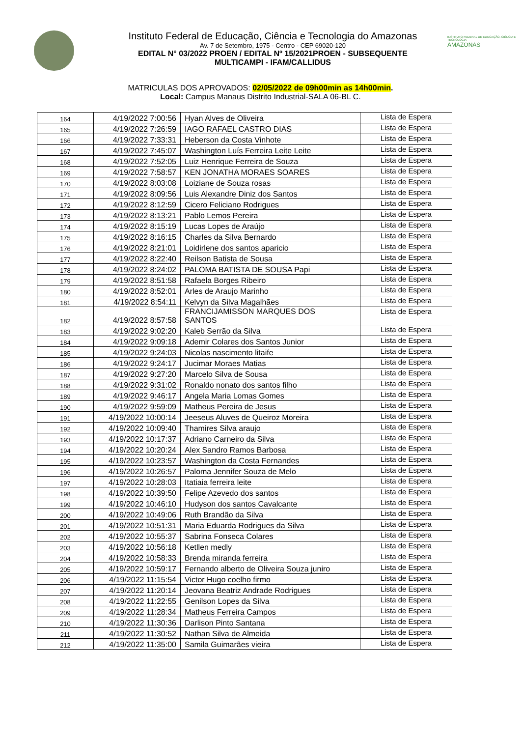Instituto Federal de Educação, Ciência e Tecnologia do Amazonas
Av. 7 de Setembro, 1975 - Centro - CEP 69020-120
EDITAL N° 03/2022 PROEN / EDITAL Nº 15/2021PROEN - SUBSEQUENTE
MULTICAMPI - IFAM/CALLIDUS
INSTITUTO FEDERAL DE EDUCAÇÃO, CIÊNCIA E TECNOLOGIA
AMAZONAS
MATRICULAS DOS APROVADOS: 02/05/2022 de 09h00min as 14h00min.
Local: Campus Manaus Distrito Industrial-SALA 06-BL C.
| 164 | 4/19/2022 7:00:56 | Hyan Alves de Oliveira | Lista de Espera |
| 165 | 4/19/2022 7:26:59 | IAGO RAFAEL CASTRO DIAS | Lista de Espera |
| 166 | 4/19/2022 7:33:31 | Heberson da Costa Vinhote | Lista de Espera |
| 167 | 4/19/2022 7:45:07 | Washington Luís Ferreira Leite Leite | Lista de Espera |
| 168 | 4/19/2022 7:52:05 | Luiz Henrique Ferreira de Souza | Lista de Espera |
| 169 | 4/19/2022 7:58:57 | KEN JONATHA MORAES SOARES | Lista de Espera |
| 170 | 4/19/2022 8:03:08 | Loiziane de Souza rosas | Lista de Espera |
| 171 | 4/19/2022 8:09:56 | Luis Alexandre Diniz dos Santos | Lista de Espera |
| 172 | 4/19/2022 8:12:59 | Cicero Feliciano Rodrigues | Lista de Espera |
| 173 | 4/19/2022 8:13:21 | Pablo Lemos Pereira | Lista de Espera |
| 174 | 4/19/2022 8:15:19 | Lucas Lopes de Araújo | Lista de Espera |
| 175 | 4/19/2022 8:16:15 | Charles da Silva Bernardo | Lista de Espera |
| 176 | 4/19/2022 8:21:01 | Loidirlene dos santos aparicio | Lista de Espera |
| 177 | 4/19/2022 8:22:40 | Reilson Batista de Sousa | Lista de Espera |
| 178 | 4/19/2022 8:24:02 | PALOMA BATISTA DE SOUSA Papi | Lista de Espera |
| 179 | 4/19/2022 8:51:58 | Rafaela Borges Ribeiro | Lista de Espera |
| 180 | 4/19/2022 8:52:01 | Arles de Araujo Marinho | Lista de Espera |
| 181 | 4/19/2022 8:54:11 | Kelvyn da Silva Magalhães | Lista de Espera |
| 182 | 4/19/2022 8:57:58 | FRANCIJAMISSON MARQUES DOS SANTOS | Lista de Espera |
| 183 | 4/19/2022 9:02:20 | Kaleb Serrão da Silva | Lista de Espera |
| 184 | 4/19/2022 9:09:18 | Ademir Colares dos Santos Junior | Lista de Espera |
| 185 | 4/19/2022 9:24:03 | Nicolas nascimento litaife | Lista de Espera |
| 186 | 4/19/2022 9:24:17 | Jucimar Moraes Matias | Lista de Espera |
| 187 | 4/19/2022 9:27:20 | Marcelo Silva de Sousa | Lista de Espera |
| 188 | 4/19/2022 9:31:02 | Ronaldo nonato dos santos filho | Lista de Espera |
| 189 | 4/19/2022 9:46:17 | Angela Maria Lomas Gomes | Lista de Espera |
| 190 | 4/19/2022 9:59:09 | Matheus Pereira de Jesus | Lista de Espera |
| 191 | 4/19/2022 10:00:14 | Jeeseus Aluves de Queiroz Moreira | Lista de Espera |
| 192 | 4/19/2022 10:09:40 | Thamires Silva araujo | Lista de Espera |
| 193 | 4/19/2022 10:17:37 | Adriano Carneiro da Silva | Lista de Espera |
| 194 | 4/19/2022 10:20:24 | Alex Sandro Ramos Barbosa | Lista de Espera |
| 195 | 4/19/2022 10:23:57 | Washington da Costa Fernandes | Lista de Espera |
| 196 | 4/19/2022 10:26:57 | Paloma Jennifer Souza de Melo | Lista de Espera |
| 197 | 4/19/2022 10:28:03 | Itatiaia ferreira leite | Lista de Espera |
| 198 | 4/19/2022 10:39:50 | Felipe Azevedo dos santos | Lista de Espera |
| 199 | 4/19/2022 10:46:10 | Hudyson dos santos Cavalcante | Lista de Espera |
| 200 | 4/19/2022 10:49:06 | Ruth Brandão da Silva | Lista de Espera |
| 201 | 4/19/2022 10:51:31 | Maria Eduarda Rodrigues da Silva | Lista de Espera |
| 202 | 4/19/2022 10:55:37 | Sabrina Fonseca Colares | Lista de Espera |
| 203 | 4/19/2022 10:56:18 | Ketllen medly | Lista de Espera |
| 204 | 4/19/2022 10:58:33 | Brenda miranda ferreira | Lista de Espera |
| 205 | 4/19/2022 10:59:17 | Fernando alberto de Oliveira Souza juniro | Lista de Espera |
| 206 | 4/19/2022 11:15:54 | Victor Hugo coelho firmo | Lista de Espera |
| 207 | 4/19/2022 11:20:14 | Jeovana Beatriz Andrade Rodrigues | Lista de Espera |
| 208 | 4/19/2022 11:22:55 | Genilson Lopes da Silva | Lista de Espera |
| 209 | 4/19/2022 11:28:34 | Matheus Ferreira Campos | Lista de Espera |
| 210 | 4/19/2022 11:30:36 | Darlison Pinto Santana | Lista de Espera |
| 211 | 4/19/2022 11:30:52 | Nathan Silva de Almeida | Lista de Espera |
| 212 | 4/19/2022 11:35:00 | Samila Guimarães vieira | Lista de Espera |